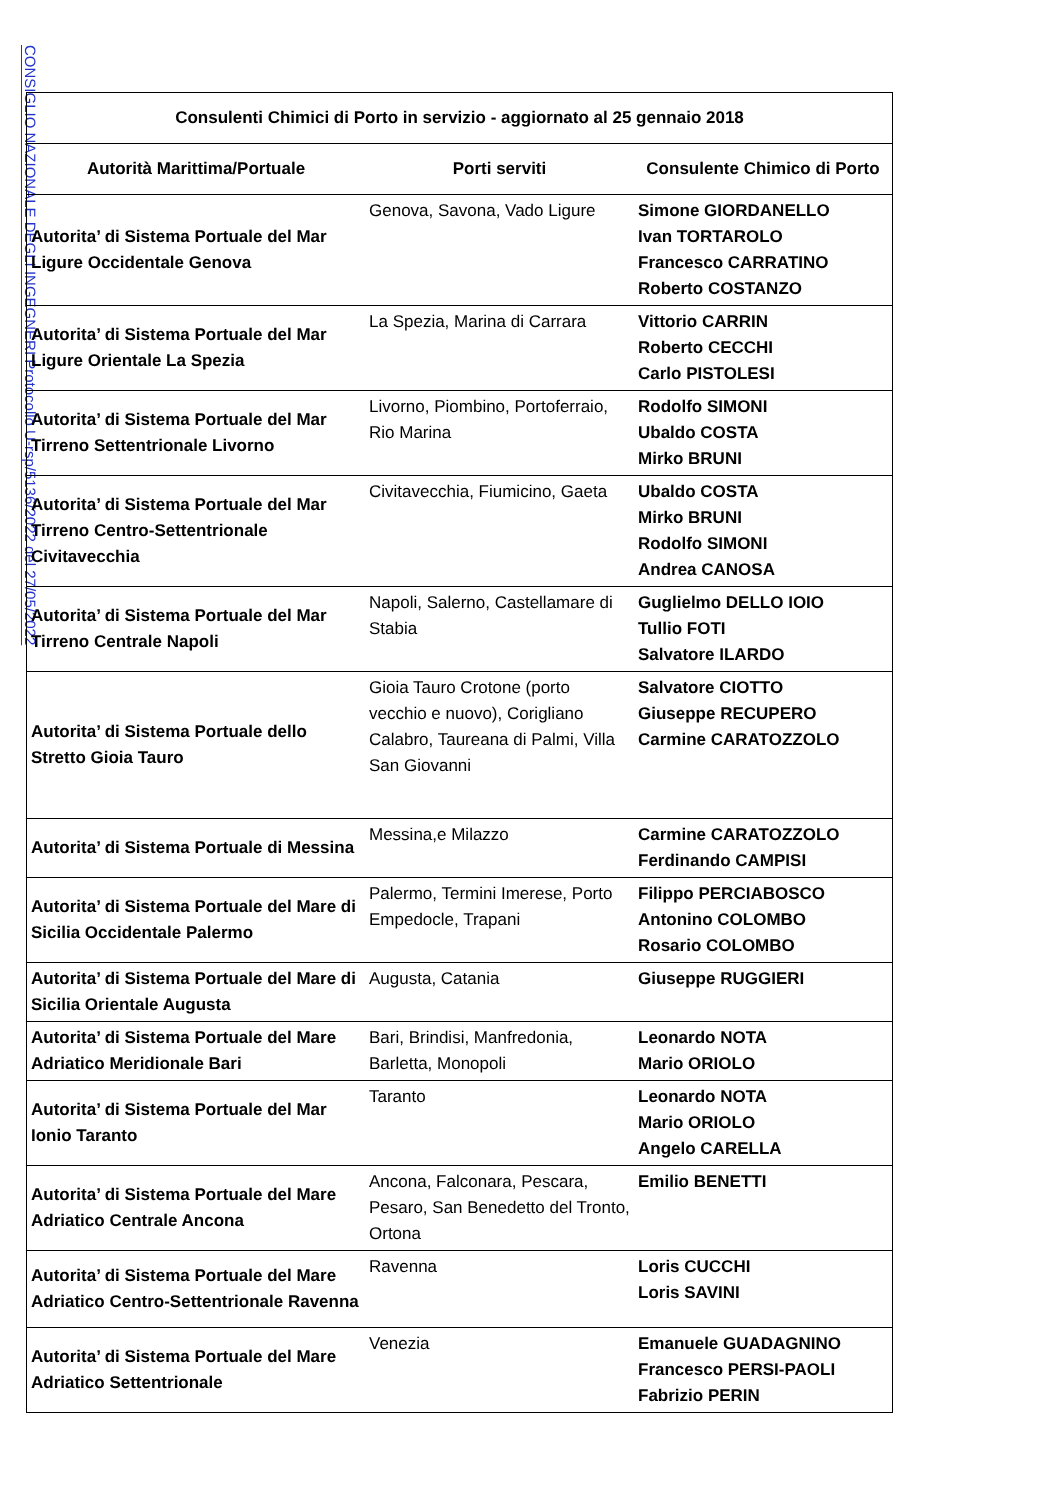CONSIGLIO NAZIONALE DEGLI INGEGNERI Protocollo U-rsp/5136/2022 del 27/05/2022
| Consulenti Chimici di Porto in servizio - aggiornato al 25 gennaio 2018 | | |
| --- | --- | --- |
| Autorità Marittima/Portuale | Porti serviti | Consulente Chimico di Porto |
| Autorita’ di Sistema Portuale del Mar Ligure Occidentale Genova | Genova, Savona, Vado Ligure | Simone GIORDANELLO Ivan TORTAROLO Francesco CARRATINO Roberto COSTANZO |
| Autorita’ di Sistema Portuale del Mar Ligure Orientale La Spezia | La Spezia, Marina di Carrara | Vittorio CARRIN Roberto CECCHI Carlo PISTOLESI |
| Autorita’ di Sistema Portuale del Mar Tirreno Settentrionale Livorno | Livorno, Piombino, Portoferraio, Rio Marina | Rodolfo SIMONI Ubaldo COSTA Mirko BRUNI |
| Autorita’ di Sistema Portuale del Mar Tirreno Centro-Settentrionale Civitavecchia | Civitavecchia, Fiumicino, Gaeta | Ubaldo COSTA Mirko BRUNI Rodolfo SIMONI Andrea CANOSA |
| Autorita’ di Sistema Portuale del Mar Tirreno Centrale Napoli | Napoli, Salerno, Castellamare di Stabia | Guglielmo DELLO IOIO Tullio FOTI Salvatore ILARDO |
| Autorita’ di Sistema Portuale dello Stretto Gioia Tauro | Gioia Tauro Crotone (porto vecchio e nuovo), Corigliano Calabro, Taureana di Palmi, Villa San Giovanni | Salvatore CIOTTO Giuseppe RECUPERO Carmine CARATOZZOLO |
| Autorita’ di Sistema Portuale di Messina | Messina,e Milazzo | Carmine CARATOZZOLO Ferdinando CAMPISI |
| Autorita’ di Sistema Portuale del Mare di Sicilia Occidentale Palermo | Palermo, Termini Imerese, Porto Empedocle, Trapani | Filippo PERCIABOSCO Antonino COLOMBO Rosario COLOMBO |
| Autorita’ di Sistema Portuale del Mare di Sicilia Orientale Augusta | Augusta, Catania | Giuseppe RUGGIERI |
| Autorita’ di Sistema Portuale del Mare Adriatico Meridionale Bari | Bari, Brindisi, Manfredonia, Barletta, Monopoli | Leonardo NOTA Mario ORIOLO |
| Autorita’ di Sistema Portuale del Mar Ionio Taranto | Taranto | Leonardo NOTA Mario ORIOLO Angelo CARELLA |
| Autorita’ di Sistema Portuale del Mare Adriatico Centrale Ancona | Ancona, Falconara, Pescara, Pesaro, San Benedetto del Tronto, Ortona | Emilio BENETTI |
| Autorita’ di Sistema Portuale del Mare Adriatico Centro-Settentrionale Ravenna | Ravenna | Loris CUCCHI Loris SAVINI |
| Autorita’ di Sistema Portuale del Mare Adriatico Settentrionale | Venezia | Emanuele GUADAGNINO Francesco PERSI-PAOLI Fabrizio PERIN |